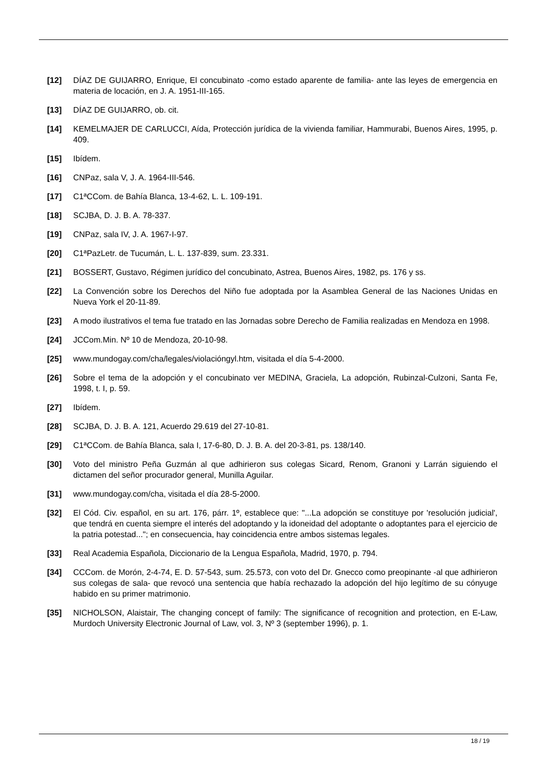[12] DÍAZ DE GUIJARRO, Enrique, El concubinato -como estado aparente de familia- ante las leyes de emergencia en materia de locación, en J. A. 1951-III-165.
[13] DÍAZ DE GUIJARRO, ob. cit.
[14] KEMELMAJER DE CARLUCCI, Aída, Protección jurídica de la vivienda familiar, Hammurabi, Buenos Aires, 1995, p. 409.
[15] Ibídem.
[16] CNPaz, sala V, J. A. 1964-III-546.
[17] C1ªCCom. de Bahía Blanca, 13-4-62, L. L. 109-191.
[18] SCJBA, D. J. B. A. 78-337.
[19] CNPaz, sala IV, J. A. 1967-I-97.
[20] C1ªPazLetr. de Tucumán, L. L. 137-839, sum. 23.331.
[21] BOSSERT, Gustavo, Régimen jurídico del concubinato, Astrea, Buenos Aires, 1982, ps. 176 y ss.
[22] La Convención sobre los Derechos del Niño fue adoptada por la Asamblea General de las Naciones Unidas en Nueva York el 20-11-89.
[23] A modo ilustrativos el tema fue tratado en las Jornadas sobre Derecho de Familia realizadas en Mendoza en 1998.
[24] JCCom.Min. Nº 10 de Mendoza, 20-10-98.
[25] www.mundogay.com/cha/legales/violacióngyl.htm, visitada el día 5-4-2000.
[26] Sobre el tema de la adopción y el concubinato ver MEDINA, Graciela, La adopción, Rubinzal-Culzoni, Santa Fe, 1998, t. I, p. 59.
[27] Ibídem.
[28] SCJBA, D. J. B. A. 121, Acuerdo 29.619 del 27-10-81.
[29] C1ªCCom. de Bahía Blanca, sala I, 17-6-80, D. J. B. A. del 20-3-81, ps. 138/140.
[30] Voto del ministro Peña Guzmán al que adhirieron sus colegas Sicard, Renom, Granoni y Larrán siguiendo el dictamen del señor procurador general, Munilla Aguilar.
[31] www.mundogay.com/cha, visitada el día 28-5-2000.
[32] El Cód. Civ. español, en su art. 176, párr. 1º, establece que: "...La adopción se constituye por 'resolución judicial', que tendrá en cuenta siempre el interés del adoptando y la idoneidad del adoptante o adoptantes para el ejercicio de la patria potestad..."; en consecuencia, hay coincidencia entre ambos sistemas legales.
[33] Real Academia Española, Diccionario de la Lengua Española, Madrid, 1970, p. 794.
[34] CCCom. de Morón, 2-4-74, E. D. 57-543, sum. 25.573, con voto del Dr. Gnecco como preopinante -al que adhirieron sus colegas de sala- que revocó una sentencia que había rechazado la adopción del hijo legítimo de su cónyuge habido en su primer matrimonio.
[35] NICHOLSON, Alaistair, The changing concept of family: The significance of recognition and protection, en E-Law, Murdoch University Electronic Journal of Law, vol. 3, Nº 3 (september 1996), p. 1.
18 / 19